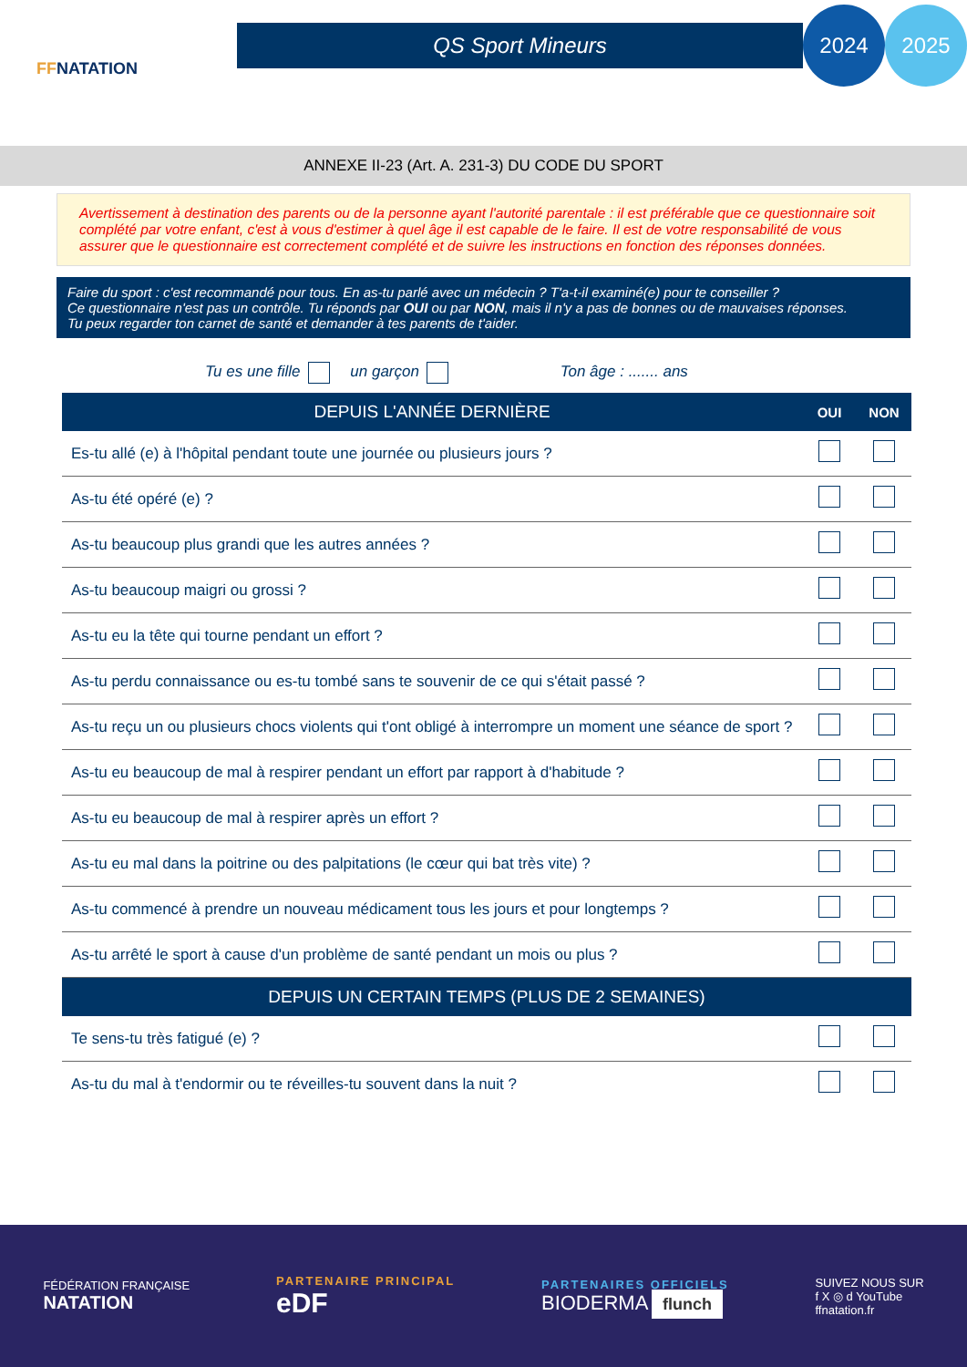FFNATATION
QS Sport Mineurs
2024 2025
ANNEXE II-23 (Art. A. 231-3) DU CODE DU SPORT
Avertissement à destination des parents ou de la personne ayant l'autorité parentale : il est préférable que ce questionnaire soit complété par votre enfant, c'est à vous d'estimer à quel âge il est capable de le faire. Il est de votre responsabilité de vous assurer que le questionnaire est correctement complété et de suivre les instructions en fonction des réponses données.
Faire du sport : c'est recommandé pour tous. En as-tu parlé avec un médecin ? T'a-t-il examiné(e) pour te conseiller ?
Ce questionnaire n'est pas un contrôle. Tu réponds par OUI ou par NON, mais il n'y a pas de bonnes ou de mauvaises réponses.
Tu peux regarder ton carnet de santé et demander à tes parents de t'aider.
Tu es une fille un garçon Ton âge : ....... ans
| DEPUIS L'ANNÉE DERNIÈRE | OUI | NON |
| --- | --- | --- |
| Es-tu allé (e) à l'hôpital pendant toute une journée ou plusieurs jours ? | | |
| As-tu été opéré (e) ? | | |
| As-tu beaucoup plus grandi que les autres années ? | | |
| As-tu beaucoup maigri ou grossi ? | | |
| As-tu eu la tête qui tourne pendant un effort ? | | |
| As-tu perdu connaissance ou es-tu tombé sans te souvenir de ce qui s'était passé ? | | |
| As-tu reçu un ou plusieurs chocs violents qui t'ont obligé à interrompre un moment une séance de sport ? | | |
| As-tu eu beaucoup de mal à respirer pendant un effort par rapport à d'habitude ? | | |
| As-tu eu beaucoup de mal à respirer après un effort ? | | |
| As-tu eu mal dans la poitrine ou des palpitations (le cœur qui bat très vite) ? | | |
| As-tu commencé à prendre un nouveau médicament tous les jours et pour longtemps ? | | |
| As-tu arrêté le sport à cause d'un problème de santé pendant un mois ou plus ? | | |
| DEPUIS UN CERTAIN TEMPS (PLUS DE 2 SEMAINES) | | |
| Te sens-tu très fatigué (e) ? | | |
| As-tu du mal à t'endormir ou te réveilles-tu souvent dans la nuit ? | | |
FÉDÉRATION FRANÇAISE
NATATION
PARTENAIRE PRINCIPAL
eDF
PARTENAIRES OFFICIELS
BIODERMA flunch
SUIVEZ NOUS SUR
f X ◎ d YouTube
ffnatation.fr